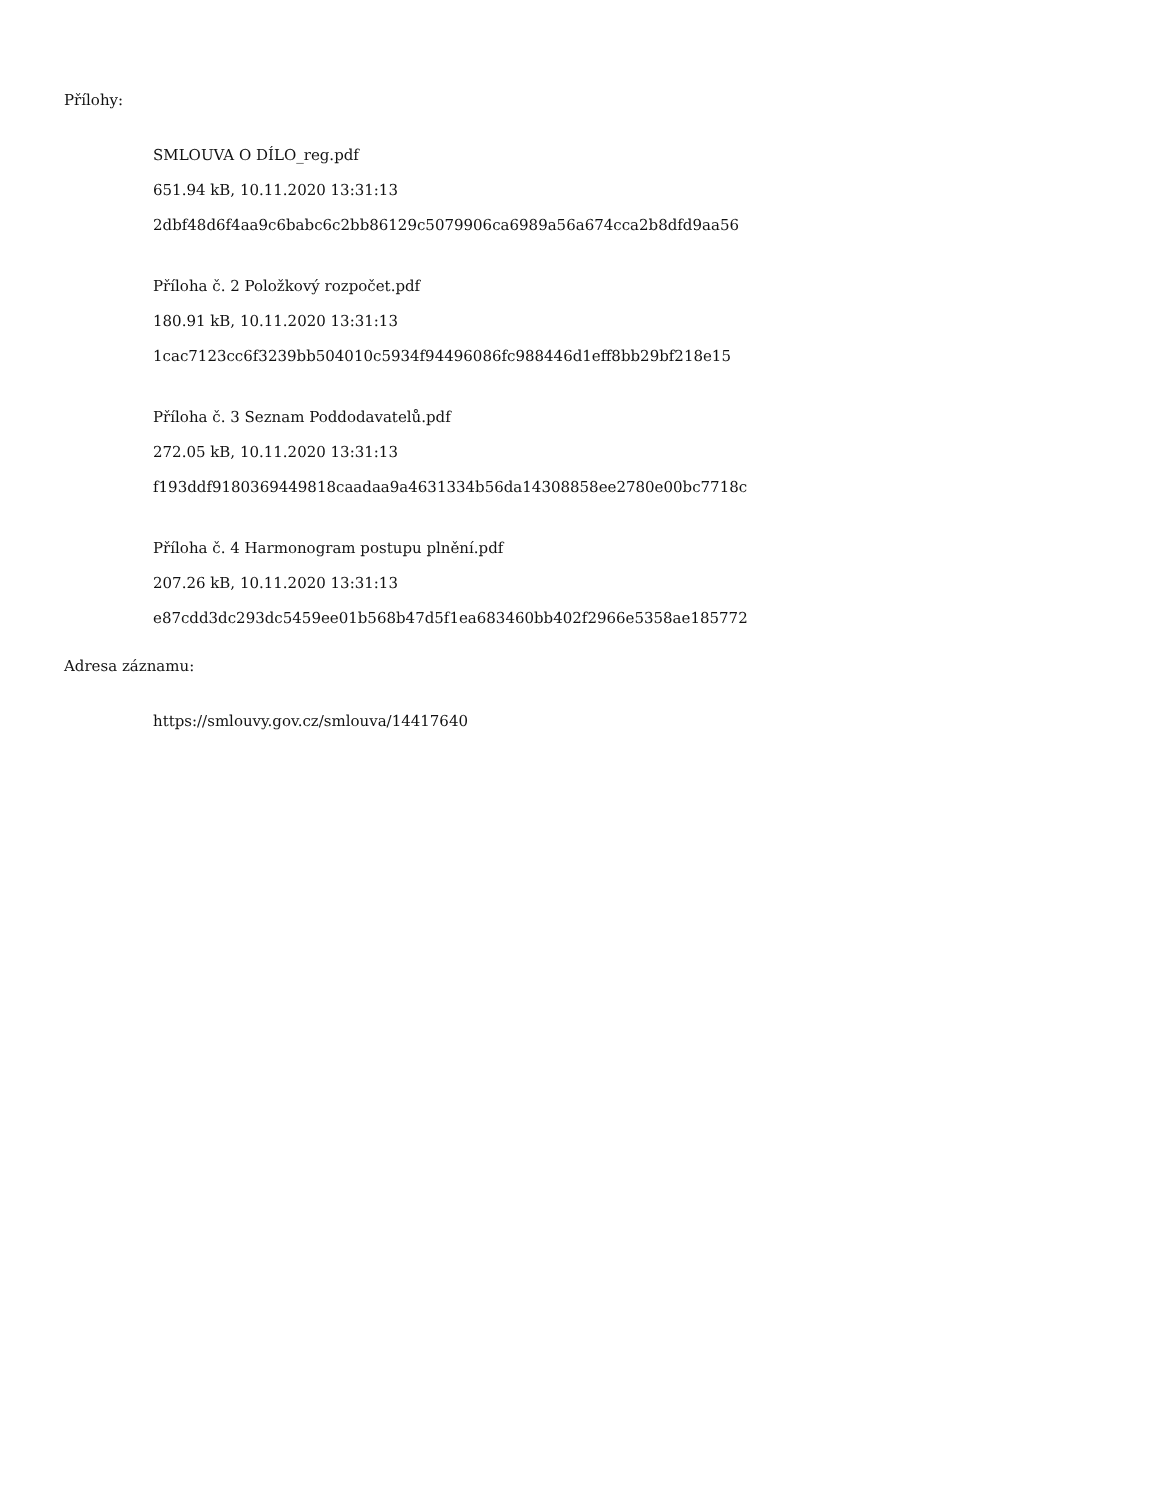Přílohy:
SMLOUVA O DÍLO_reg.pdf
651.94 kB, 10.11.2020 13:31:13
2dbf48d6f4aa9c6babc6c2bb86129c5079906ca6989a56a674cca2b8dfd9aa56
Příloha č. 2 Položkový rozpočet.pdf
180.91 kB, 10.11.2020 13:31:13
1cac7123cc6f3239bb504010c5934f94496086fc988446d1eff8bb29bf218e15
Příloha č. 3 Seznam Poddodavatelů.pdf
272.05 kB, 10.11.2020 13:31:13
f193ddf9180369449818caadaa9a4631334b56da14308858ee2780e00bc7718c
Příloha č. 4 Harmonogram postupu plnění.pdf
207.26 kB, 10.11.2020 13:31:13
e87cdd3dc293dc5459ee01b568b47d5f1ea683460bb402f2966e5358ae185772
Adresa záznamu:
https://smlouvy.gov.cz/smlouva/14417640